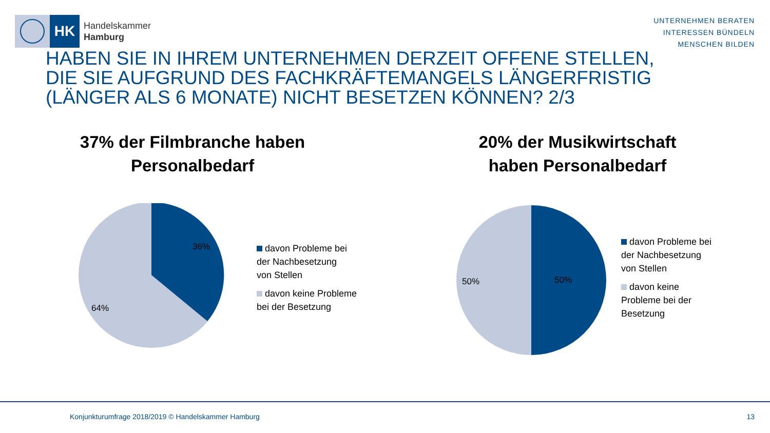HK
Handelskammer
Hamburg
UNTERNEHMEN BERATEN
INTERESSEN BÜNDELN
MENSCHEN BILDEN
HABEN SIE IN IHREM UNTERNEHMEN DERZEIT OFFENE STELLEN, DIE SIE AUFGRUND DES FACHKRÄFTEMANGELS LÄNGERFRISTIG (LÄNGER ALS 6 MONATE) NICHT BESETZEN KÖNNEN? 2/3
37% der Filmbranche haben
Personalbedarf
36%
64%
davon Probleme bei
der Nachbesetzung
von Stellen
davon keine Probleme
bei der Besetzung
20% der Musikwirtschaft
haben Personalbedarf
50%
50%
davon Probleme bei
der Nachbesetzung
von Stellen
davon keine
Probleme bei der
Besetzung
Konjunkturumfrage 2018/2019 © Handelskammer Hamburg 13